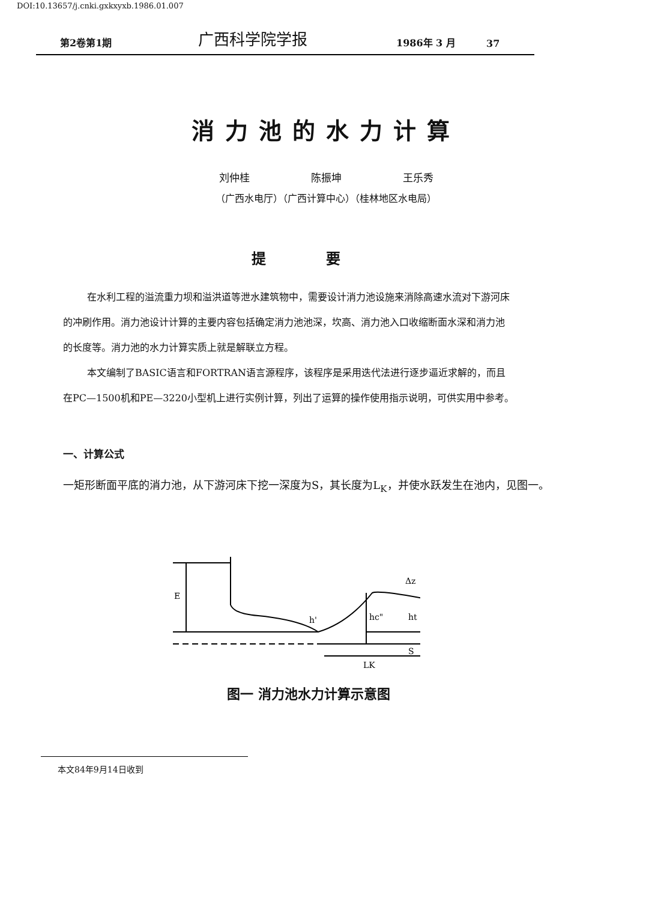DOI:10.13657/j.cnki.gxkxyxb.1986.01.007
第2卷第1期
广西科学院学报
1986年 3 月
37
消力池的水力计算
刘仲桂　　　　　　陈振坤　　　　　　王乐秀
（广西水电厅）（广西计算中心）（桂林地区水电局）
提要
在水利工程的溢流重力坝和溢洪道等泄水建筑物中，需要设计消力池设施来消除高速水流对下游河床的冲刷作用。消力池设计计算的主要内容包括确定消力池池深，坎高、消力池入口收缩断面水深和消力池的长度等。消力池的水力计算实质上就是解联立方程。
本文编制了BASIC语言和FORTRAN语言源程序，该程序是采用迭代法进行逐步逼近求解的，而且在PC—1500机和PE—3220小型机上进行实例计算，列出了运算的操作使用指示说明，可供实用中参考。
一、计算公式
一矩形断面平底的消力池，从下游河床下挖一深度为S，其长度为L<sub>K</sub>，并使水跃发生在池内，见图一。
E
h'
hc"
ht
Δz
S
LK
图一 消力池水力计算示意图
本文84年9月14日收到